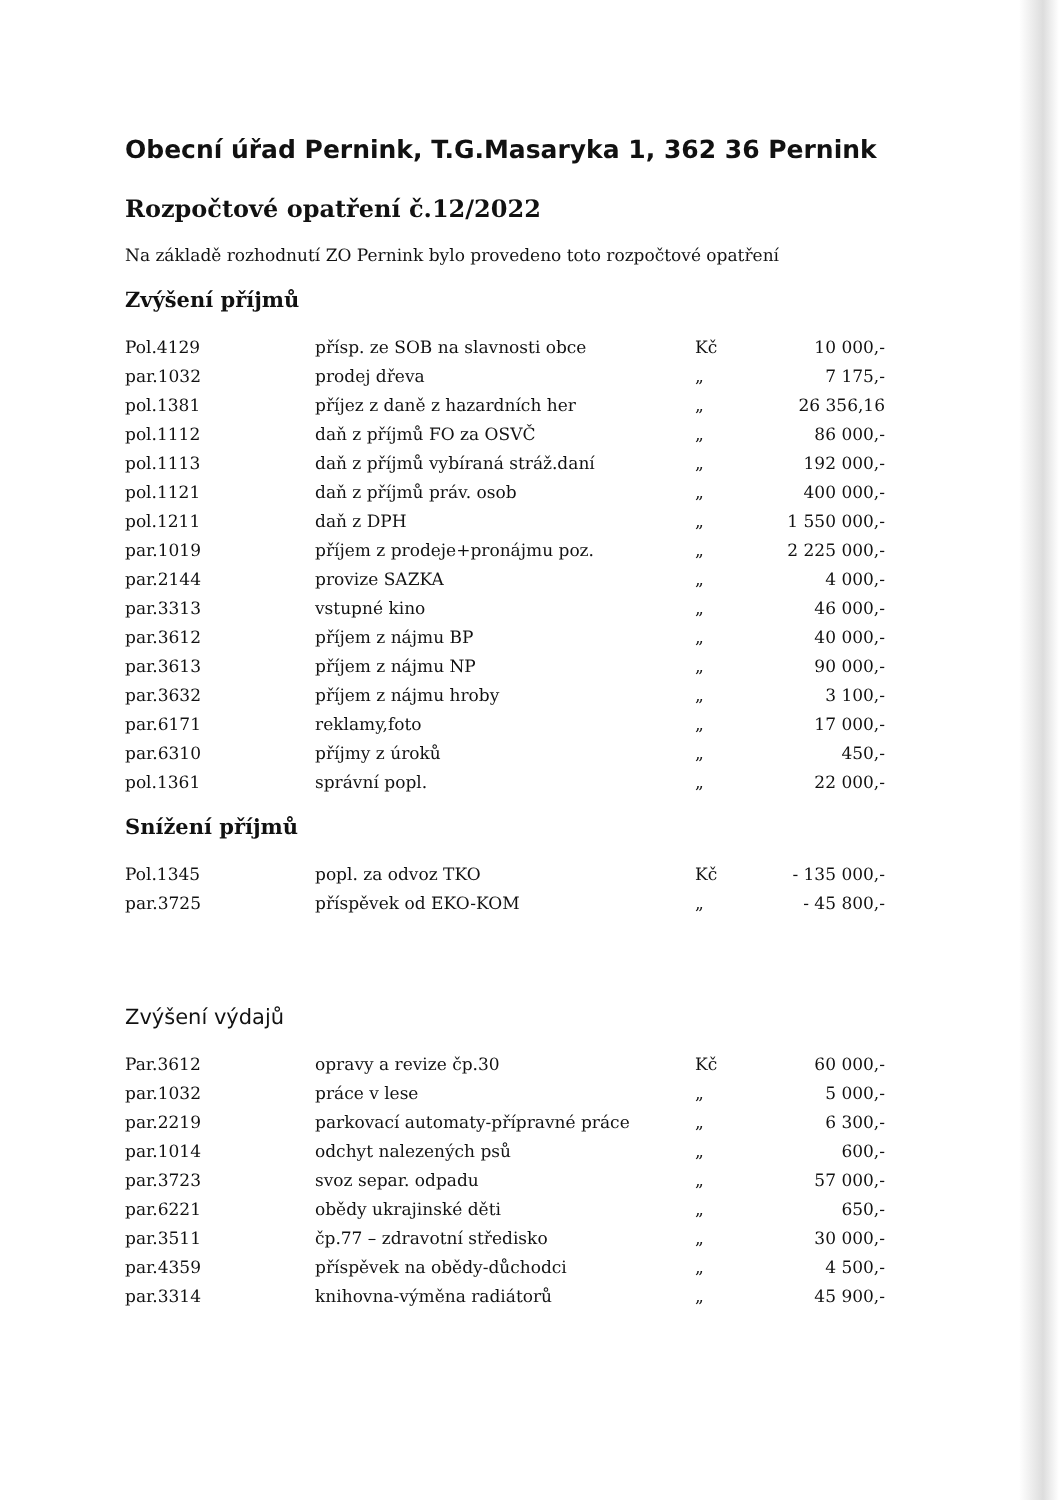Obecní úřad Pernink, T.G.Masaryka 1, 362 36 Pernink
Rozpočtové opatření č.12/2022
Na základě rozhodnutí ZO Pernink bylo provedeno toto rozpočtové opatření
Zvýšení příjmů
| Pol.4129 | přísp. ze SOB na slavnosti obce | Kč | 10 000,- |
| par.1032 | prodej dřeva | „ | 7 175,- |
| pol.1381 | příjez z daně z hazardních her | „ | 26 356,16 |
| pol.1112 | daň z příjmů FO za OSVČ | „ | 86 000,- |
| pol.1113 | daň z příjmů vybíraná stráž.daní | „ | 192 000,- |
| pol.1121 | daň z příjmů práv. osob | „ | 400 000,- |
| pol.1211 | daň z DPH | „ | 1 550 000,- |
| par.1019 | příjem z prodeje+pronájmu poz. | „ | 2 225 000,- |
| par.2144 | provize SAZKA | „ | 4 000,- |
| par.3313 | vstupné kino | „ | 46 000,- |
| par.3612 | příjem z nájmu BP | „ | 40 000,- |
| par.3613 | příjem z nájmu NP | „ | 90 000,- |
| par.3632 | příjem z nájmu hroby | „ | 3 100,- |
| par.6171 | reklamy,foto | „ | 17 000,- |
| par.6310 | příjmy z úroků | „ | 450,- |
| pol.1361 | správní popl. | „ | 22 000,- |
Snížení příjmů
| Pol.1345 | popl. za odvoz TKO | Kč | - 135 000,- |
| par.3725 | příspěvek od EKO-KOM | „ | - 45 800,- |
Zvýšení výdajů
| Par.3612 | opravy a revize čp.30 | Kč | 60 000,- |
| par.1032 | práce v lese | „ | 5 000,- |
| par.2219 | parkovací automaty-přípravné práce | „ | 6 300,- |
| par.1014 | odchyt nalezených psů | „ | 600,- |
| par.3723 | svoz separ. odpadu | „ | 57 000,- |
| par.6221 | obědy ukrajinské děti | „ | 650,- |
| par.3511 | čp.77 – zdravotní středisko | „ | 30 000,- |
| par.4359 | příspěvek na obědy-důchodci | „ | 4 500,- |
| par.3314 | knihovna-výměna radiátorů | „ | 45 900,- |